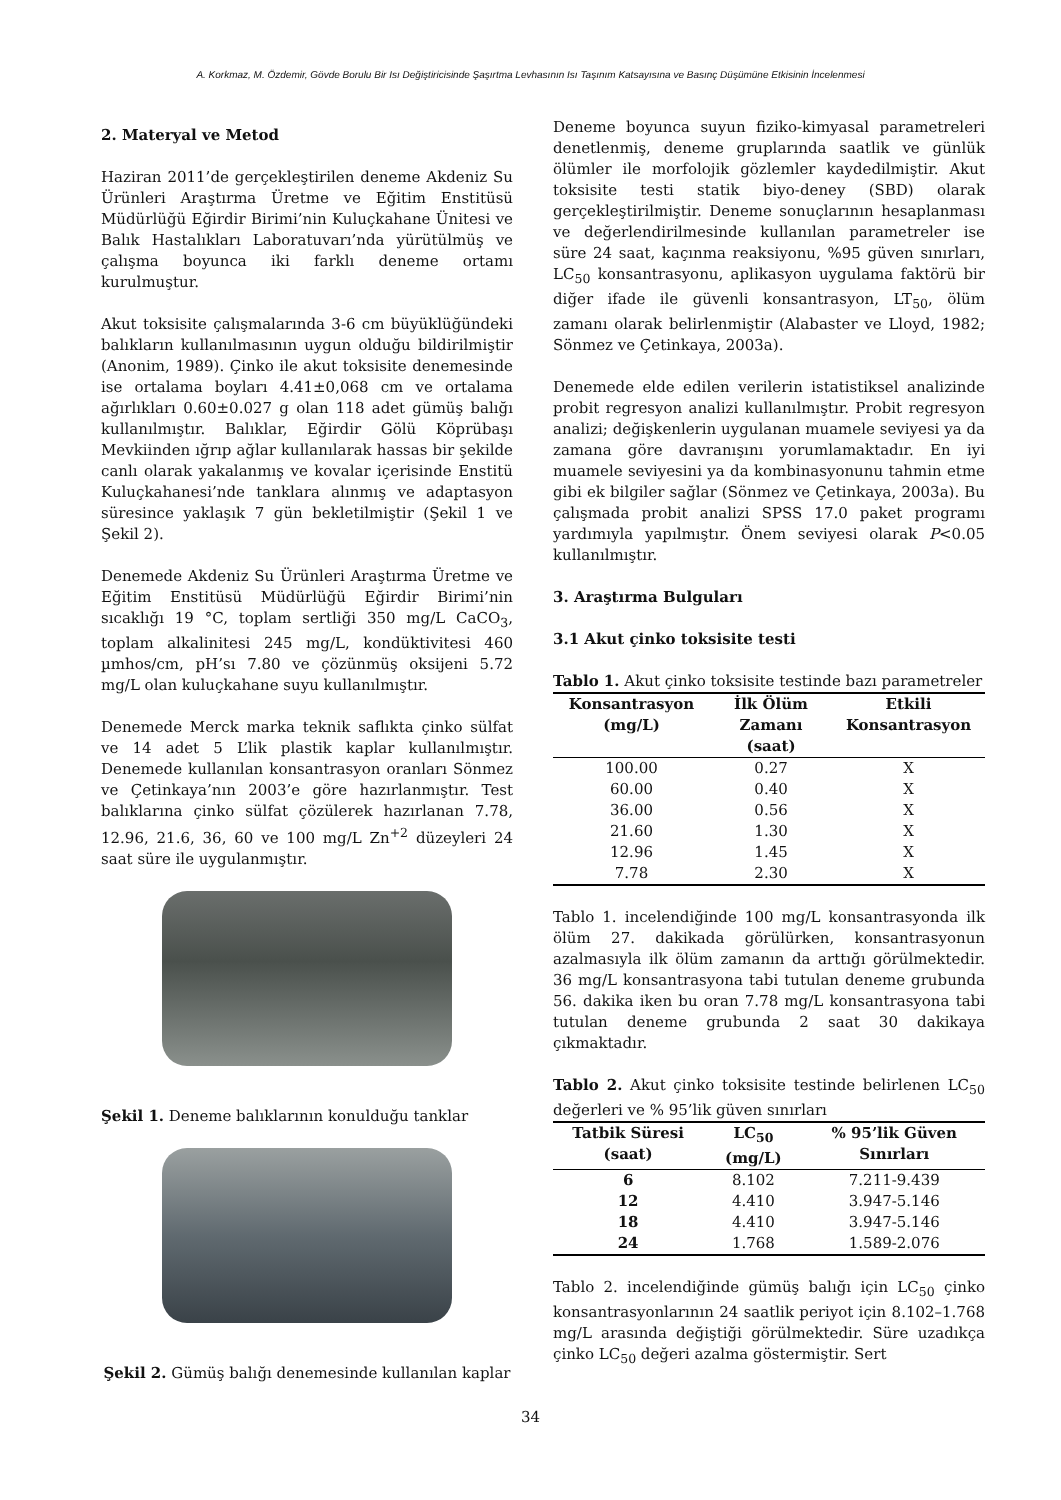A. Korkmaz, M. Özdemir, Gövde Borulu Bir Isı Değiştiricisinde Şaşırtma Levhasının Isı Taşınım Katsayısına ve Basınç Düşümüne Etkisinin İncelenmesi
2. Materyal ve Metod
Haziran 2011’de gerçekleştirilen deneme Akdeniz Su Ürünleri Araştırma Üretme ve Eğitim Enstitüsü Müdürlüğü Eğirdir Birimi’nin Kuluçkahane Ünitesi ve Balık Hastalıkları Laboratuvarı’nda yürütülmüş ve çalışma boyunca iki farklı deneme ortamı kurulmuştur.
Akut toksisite çalışmalarında 3-6 cm büyüklüğündeki balıkların kullanılmasının uygun olduğu bildirilmiştir (Anonim, 1989). Çinko ile akut toksisite denemesinde ise ortalama boyları 4.41±0,068 cm ve ortalama ağırlıkları 0.60±0.027 g olan 118 adet gümüş balığı kullanılmıştır. Balıklar, Eğirdir Gölü Köprübaşı Mevkiinden ığrıp ağlar kullanılarak hassas bir şekilde canlı olarak yakalanmış ve kovalar içerisinde Enstitü Kuluçkahanesi’nde tanklara alınmış ve adaptasyon süresince yaklaşık 7 gün bekletilmiştir (Şekil 1 ve Şekil 2).
Denemede Akdeniz Su Ürünleri Araştırma Üretme ve Eğitim Enstitüsü Müdürlüğü Eğirdir Birimi’nin sıcaklığı 19 °C, toplam sertliği 350 mg/L CaCO<sub>3</sub>, toplam alkalinitesi 245 mg/L, kondüktivitesi 460 µmhos/cm, pH’sı 7.80 ve çözünmüş oksijeni 5.72 mg/L olan kuluçkahane suyu kullanılmıştır.
Denemede Merck marka teknik saflıkta çinko sülfat ve 14 adet 5 L’lik plastik kaplar kullanılmıştır. Denemede kullanılan konsantrasyon oranları Sönmez ve Çetinkaya’nın 2003’e göre hazırlanmıştır. Test balıklarına çinko sülfat çözülerek hazırlanan 7.78, 12.96, 21.6, 36, 60 ve 100 mg/L Zn<sup>+2</sup> düzeyleri 24 saat süre ile uygulanmıştır.
Şekil 1. Deneme balıklarının konulduğu tanklar
Şekil 2. Gümüş balığı denemesinde kullanılan kaplar
Deneme boyunca suyun fiziko-kimyasal parametreleri denetlenmiş, deneme gruplarında saatlik ve günlük ölümler ile morfolojik gözlemler kaydedilmiştir. Akut toksisite testi statik biyo-deney (SBD) olarak gerçekleştirilmiştir. Deneme sonuçlarının hesaplanması ve değerlendirilmesinde kullanılan parametreler ise süre 24 saat, kaçınma reaksiyonu, %95 güven sınırları, LC<sub>50</sub> konsantrasyonu, aplikasyon uygulama faktörü bir diğer ifade ile güvenli konsantrasyon, LT<sub>50</sub>, ölüm zamanı olarak belirlenmiştir (Alabaster ve Lloyd, 1982; Sönmez ve Çetinkaya, 2003a).
Denemede elde edilen verilerin istatistiksel analizinde probit regresyon analizi kullanılmıştır. Probit regresyon analizi; değişkenlerin uygulanan muamele seviyesi ya da zamana göre davranışını yorumlamaktadır. En iyi muamele seviyesini ya da kombinasyonunu tahmin etme gibi ek bilgiler sağlar (Sönmez ve Çetinkaya, 2003a). Bu çalışmada probit analizi SPSS 17.0 paket programı yardımıyla yapılmıştır. Önem seviyesi olarak P<0.05 kullanılmıştır.
3. Araştırma Bulguları
3.1 Akut çinko toksisite testi
Tablo 1. Akut çinko toksisite testinde bazı parametreler
| Konsantrasyon (mg/L) | İlk Ölüm Zamanı (saat) | Etkili Konsantrasyon |
| --- | --- | --- |
| 100.00 | 0.27 | X |
| 60.00 | 0.40 | X |
| 36.00 | 0.56 | X |
| 21.60 | 1.30 | X |
| 12.96 | 1.45 | X |
| 7.78 | 2.30 | X |
Tablo 1. incelendiğinde 100 mg/L konsantrasyonda ilk ölüm 27. dakikada görülürken, konsantrasyonun azalmasıyla ilk ölüm zamanın da arttığı görülmektedir. 36 mg/L konsantrasyona tabi tutulan deneme grubunda 56. dakika iken bu oran 7.78 mg/L konsantrasyona tabi tutulan deneme grubunda 2 saat 30 dakikaya çıkmaktadır.
Tablo 2. Akut çinko toksisite testinde belirlenen LC<sub>50</sub> değerleri ve % 95’lik güven sınırları
| Tatbik Süresi (saat) | LC<sub>50</sub> (mg/L) | % 95’lik Güven Sınırları |
| --- | --- | --- |
| 6 | 8.102 | 7.211-9.439 |
| 12 | 4.410 | 3.947-5.146 |
| 18 | 4.410 | 3.947-5.146 |
| 24 | 1.768 | 1.589-2.076 |
Tablo 2. incelendiğinde gümüş balığı için LC<sub>50</sub> çinko konsantrasyonlarının 24 saatlik periyot için 8.102–1.768 mg/L arasında değiştiği görülmektedir. Süre uzadıkça çinko LC<sub>50</sub> değeri azalma göstermiştir. Sert
34